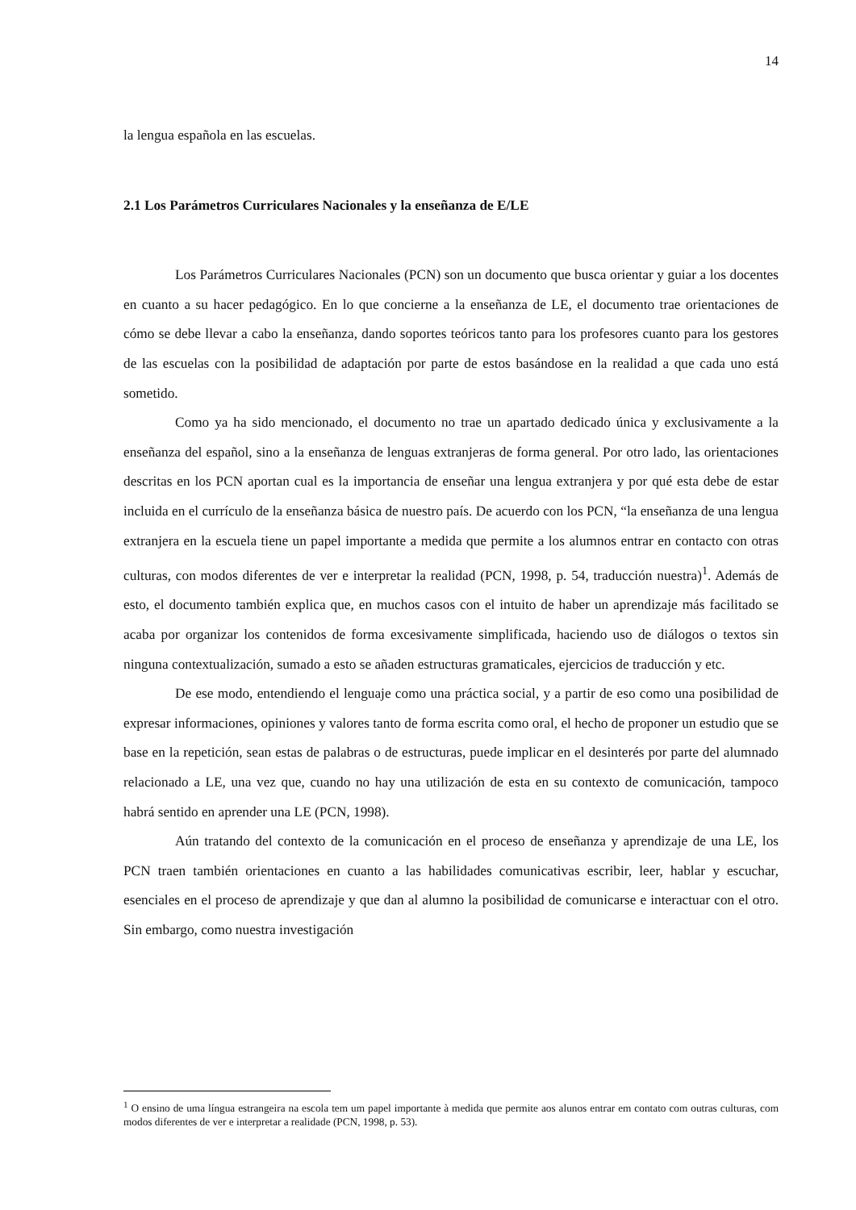14
la lengua española en las escuelas.
2.1 Los Parámetros Curriculares Nacionales y la enseñanza de E/LE
Los Parámetros Curriculares Nacionales (PCN) son un documento que busca orientar y guiar a los docentes en cuanto a su hacer pedagógico. En lo que concierne a la enseñanza de LE, el documento trae orientaciones de cómo se debe llevar a cabo la enseñanza, dando soportes teóricos tanto para los profesores cuanto para los gestores de las escuelas con la posibilidad de adaptación por parte de estos basándose en la realidad a que cada uno está sometido.
Como ya ha sido mencionado, el documento no trae un apartado dedicado única y exclusivamente a la enseñanza del español, sino a la enseñanza de lenguas extranjeras de forma general. Por otro lado, las orientaciones descritas en los PCN aportan cual es la importancia de enseñar una lengua extranjera y por qué esta debe de estar incluida en el currículo de la enseñanza básica de nuestro país. De acuerdo con los PCN, “la enseñanza de una lengua extranjera en la escuela tiene un papel importante a medida que permite a los alumnos entrar en contacto con otras culturas, con modos diferentes de ver e interpretar la realidad (PCN, 1998, p. 54, traducción nuestra)<sup>1</sup>. Además de esto, el documento también explica que, en muchos casos con el intuito de haber un aprendizaje más facilitado se acaba por organizar los contenidos de forma excesivamente simplificada, haciendo uso de diálogos o textos sin ninguna contextualización, sumado a esto se añaden estructuras gramaticales, ejercicios de traducción y etc.
De ese modo, entendiendo el lenguaje como una práctica social, y a partir de eso como una posibilidad de expresar informaciones, opiniones y valores tanto de forma escrita como oral, el hecho de proponer un estudio que se base en la repetición, sean estas de palabras o de estructuras, puede implicar en el desinterés por parte del alumnado relacionado a LE, una vez que, cuando no hay una utilización de esta en su contexto de comunicación, tampoco habrá sentido en aprender una LE (PCN, 1998).
Aún tratando del contexto de la comunicación en el proceso de enseñanza y aprendizaje de una LE, los PCN traen también orientaciones en cuanto a las habilidades comunicativas escribir, leer, hablar y escuchar, esenciales en el proceso de aprendizaje y que dan al alumno la posibilidad de comunicarse e interactuar con el otro. Sin embargo, como nuestra investigación
<sup>1</sup> O ensino de uma língua estrangeira na escola tem um papel importante à medida que permite aos alunos entrar em contato com outras culturas, com modos diferentes de ver e interpretar a realidade (PCN, 1998, p. 53).